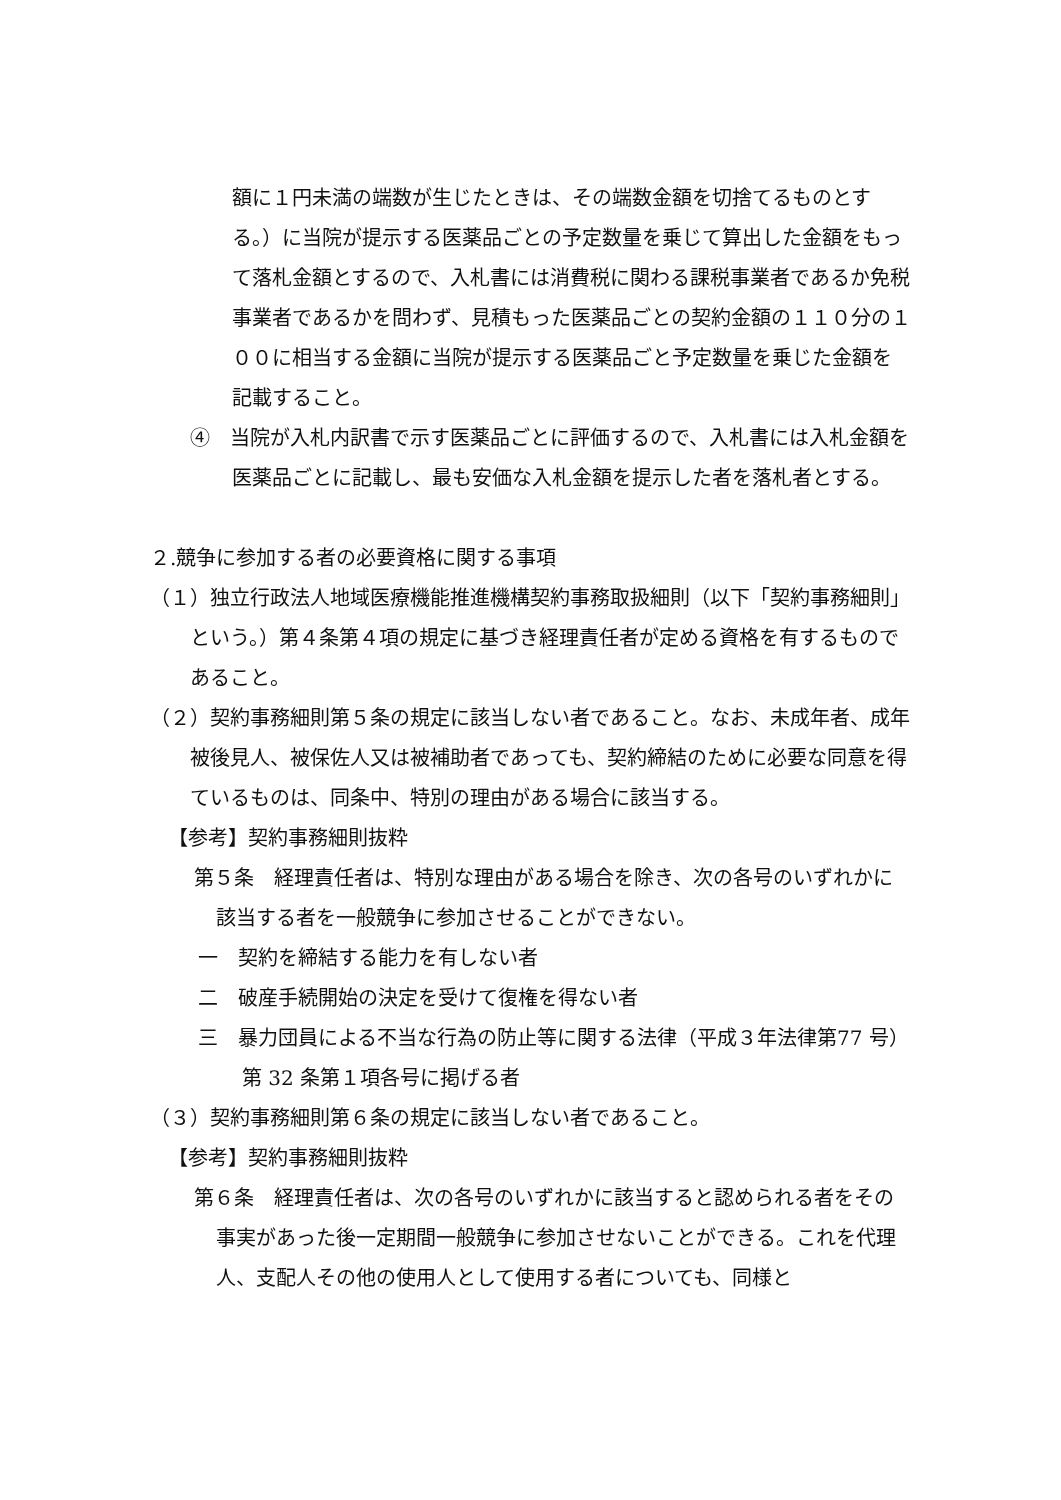額に１円未満の端数が生じたときは、その端数金額を切捨てるものとする。）に当院が提示する医薬品ごとの予定数量を乗じて算出した金額をもって落札金額とするので、入札書には消費税に関わる課税事業者であるか免税事業者であるかを問わず、見積もった医薬品ごとの契約金額の１１０分の１００に相当する金額に当院が提示する医薬品ごと予定数量を乗じた金額を記載すること。
④　当院が入札内訳書で示す医薬品ごとに評価するので、入札書には入札金額を医薬品ごとに記載し、最も安価な入札金額を提示した者を落札者とする。
２.競争に参加する者の必要資格に関する事項
（１）独立行政法人地域医療機能推進機構契約事務取扱細則（以下「契約事務細則」という。）第４条第４項の規定に基づき経理責任者が定める資格を有するものであること。
（２）契約事務細則第５条の規定に該当しない者であること。なお、未成年者、成年被後見人、被保佐人又は被補助者であっても、契約締結のために必要な同意を得ているものは、同条中、特別の理由がある場合に該当する。
【参考】契約事務細則抜粋
第５条　経理責任者は、特別な理由がある場合を除き、次の各号のいずれかに該当する者を一般競争に参加させることができない。
一　契約を締結する能力を有しない者
二　破産手続開始の決定を受けて復権を得ない者
三　暴力団員による不当な行為の防止等に関する法律（平成３年法律第77 号）第 32 条第１項各号に掲げる者
（３）契約事務細則第６条の規定に該当しない者であること。
【参考】契約事務細則抜粋
第６条　経理責任者は、次の各号のいずれかに該当すると認められる者をその事実があった後一定期間一般競争に参加させないことができる。これを代理人、支配人その他の使用人として使用する者についても、同様と